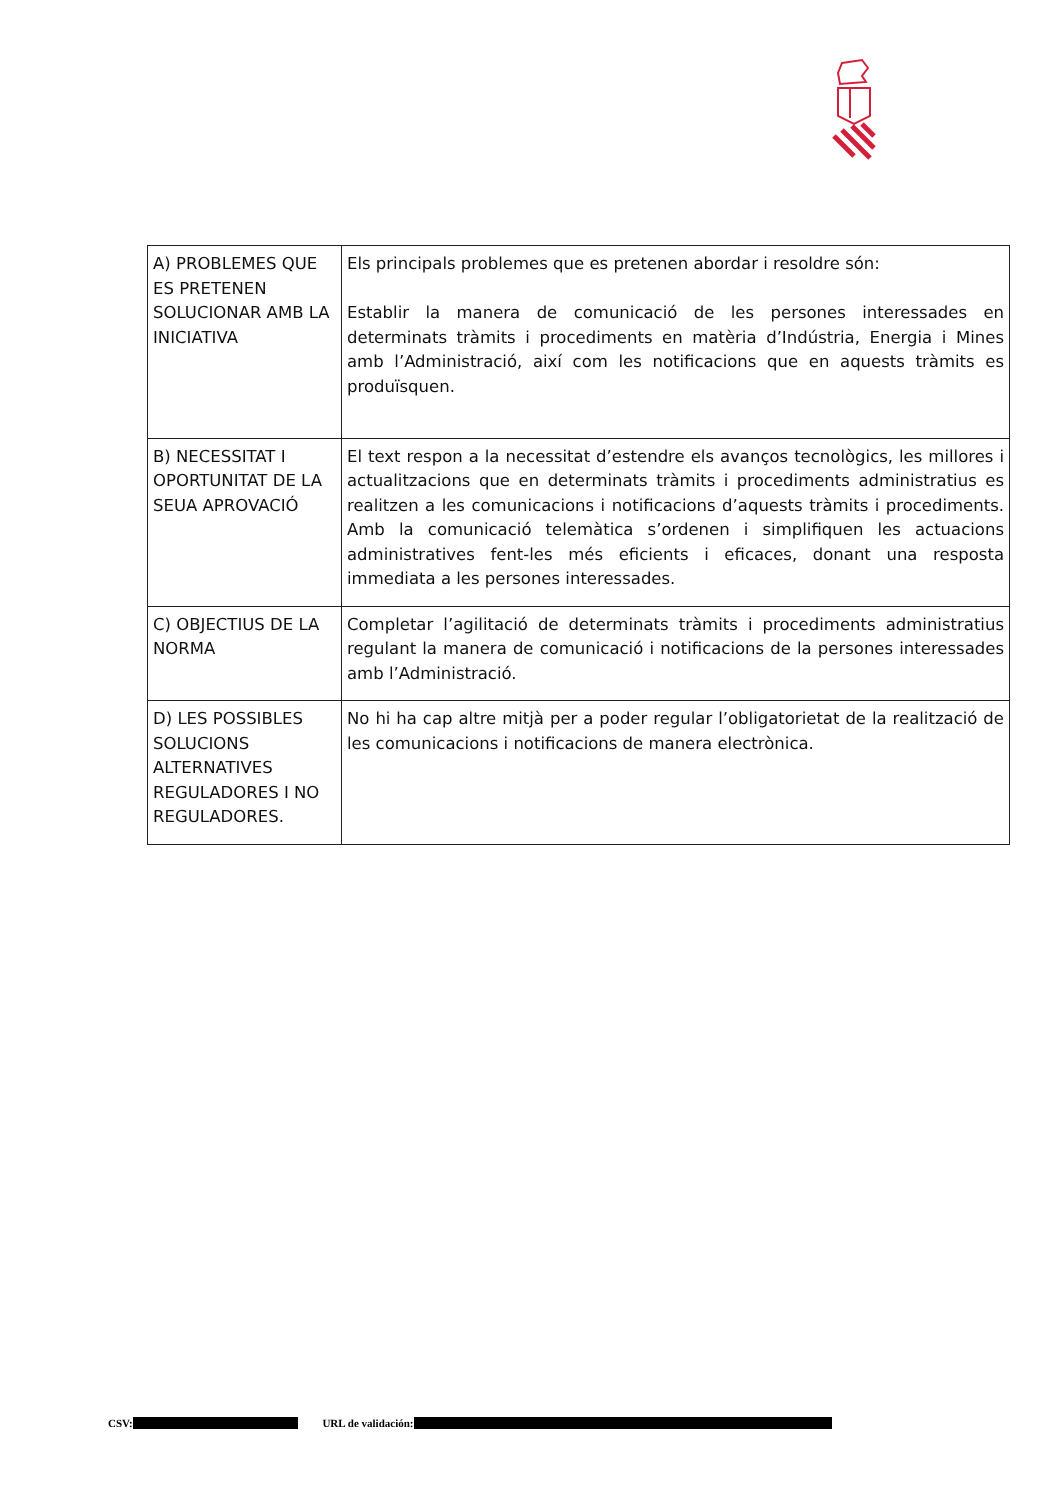| A) PROBLEMES QUE ES PRETENEN SOLUCIONAR AMB LA INICIATIVA | Els principals problemes que es pretenen abordar i resoldre són: Establir la manera de comunicació de les persones interessades en determinats tràmits i procediments en matèria d’Indústria, Energia i Mines amb l’Administració, així com les notificacions que en aquests tràmits es produïsquen. |
| B) NECESSITAT I OPORTUNITAT DE LA SEUA APROVACIÓ | El text respon a la necessitat d’estendre els avanços tecnològics, les millores i actualitzacions que en determinats tràmits i procediments administratius es realitzen a les comunicacions i notificacions d’aquests tràmits i procediments. Amb la comunicació telemàtica s’ordenen i simplifiquen les actuacions administratives fent-les més eficients i eficaces, donant una resposta immediata a les persones interessades. |
| C) OBJECTIUS DE LA NORMA | Completar l’agilitació de determinats tràmits i procediments administratius regulant la manera de comunicació i notificacions de la persones interessades amb l’Administració. |
| D) LES POSSIBLES SOLUCIONS ALTERNATIVES REGULADORES I NO REGULADORES. | No hi ha cap altre mitjà per a poder regular l’obligatorietat de la realització de les comunicacions i notificacions de manera electrònica. |
CSV: URL de validación: